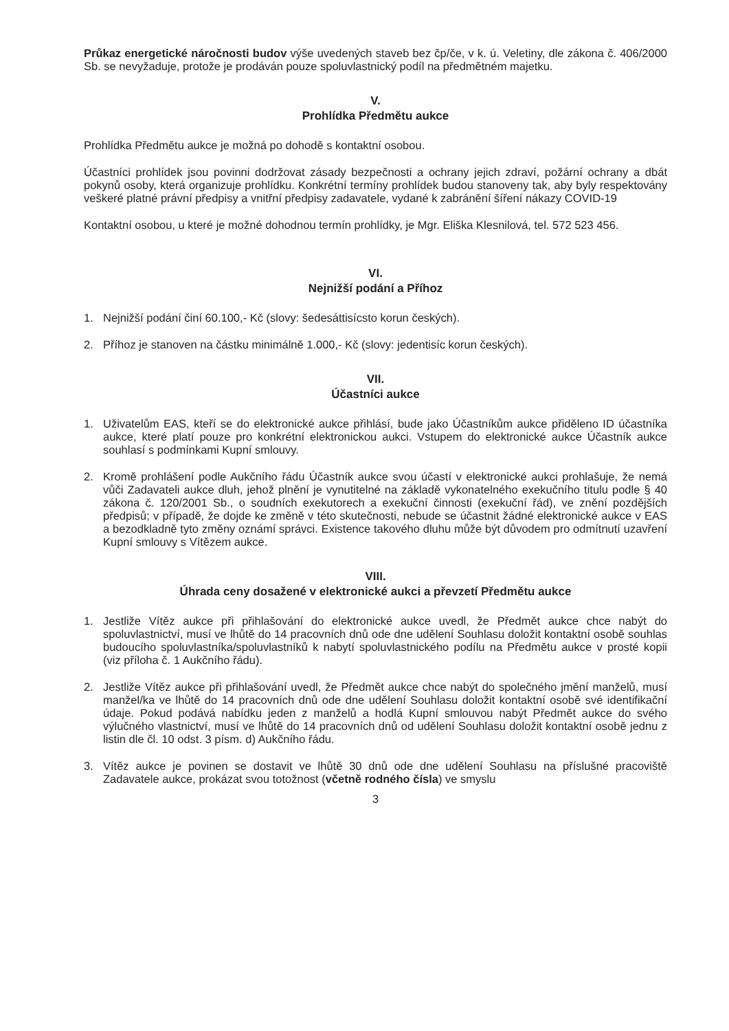Průkaz energetické náročnosti budov výše uvedených staveb bez čp/če, v k. ú. Veletiny, dle zákona č. 406/2000 Sb. se nevyžaduje, protože je prodáván pouze spoluvlastnický podíl na předmětném majetku.
V.
Prohlídka Předmětu aukce
Prohlídka Předmětu aukce je možná po dohodě s kontaktní osobou.
Účastníci prohlídek jsou povinni dodržovat zásady bezpečnosti a ochrany jejich zdraví, požární ochrany a dbát pokynů osoby, která organizuje prohlídku. Konkrétní termíny prohlídek budou stanoveny tak, aby byly respektovány veškeré platné právní předpisy a vnitřní předpisy zadavatele, vydané k zabránění šíření nákazy COVID-19
Kontaktní osobou, u které je možné dohodnou termín prohlídky, je Mgr. Eliška Klesnilová, tel. 572 523 456.
VI.
Nejnižší podání a Příhoz
1. Nejnižší podání činí 60.100,- Kč (slovy: šedesáttisícsto korun českých).
2. Příhoz je stanoven na částku minimálně 1.000,- Kč (slovy: jedentisíc korun českých).
VII.
Účastníci aukce
1. Uživatelům EAS, kteří se do elektronické aukce přihlásí, bude jako Účastníkům aukce přiděleno ID účastníka aukce, které platí pouze pro konkrétní elektronickou aukci. Vstupem do elektronické aukce Účastník aukce souhlasí s podmínkami Kupní smlouvy.
2. Kromě prohlášení podle Aukčního řádu Účastník aukce svou účastí v elektronické aukci prohlašuje, že nemá vůči Zadavateli aukce dluh, jehož plnění je vynutitelné na základě vykonatelného exekučního titulu podle § 40 zákona č. 120/2001 Sb., o soudních exekutorech a exekuční činnosti (exekuční řád), ve znění pozdějších předpisů; v případě, že dojde ke změně v této skutečnosti, nebude se účastnit žádné elektronické aukce v EAS a bezodkladně tyto změny oznámí správci. Existence takového dluhu může být důvodem pro odmítnutí uzavření Kupní smlouvy s Vítězem aukce.
VIII.
Úhrada ceny dosažené v elektronické aukci a převzetí Předmětu aukce
1. Jestliže Vítěz aukce při přihlašování do elektronické aukce uvedl, že Předmět aukce chce nabýt do spoluvlastnictví, musí ve lhůtě do 14 pracovních dnů ode dne udělení Souhlasu doložit kontaktní osobě souhlas budoucího spoluvlastníka/spoluvlastníků k nabytí spoluvlastnického podílu na Předmětu aukce v prosté kopii (viz příloha č. 1 Aukčního řádu).
2. Jestliže Vítěz aukce při přihlašování uvedl, že Předmět aukce chce nabýt do společného jmění manželů, musí manžel/ka ve lhůtě do 14 pracovních dnů ode dne udělení Souhlasu doložit kontaktní osobě své identifikační údaje. Pokud podává nabídku jeden z manželů a hodlá Kupní smlouvou nabýt Předmět aukce do svého výlučného vlastnictví, musí ve lhůtě do 14 pracovních dnů od udělení Souhlasu doložit kontaktní osobě jednu z listin dle čl. 10 odst. 3 písm. d) Aukčního řádu.
3. Vítěz aukce je povinen se dostavit ve lhůtě 30 dnů ode dne udělení Souhlasu na příslušné pracoviště Zadavatele aukce, prokázat svou totožnost (včetně rodného čísla) ve smyslu
3